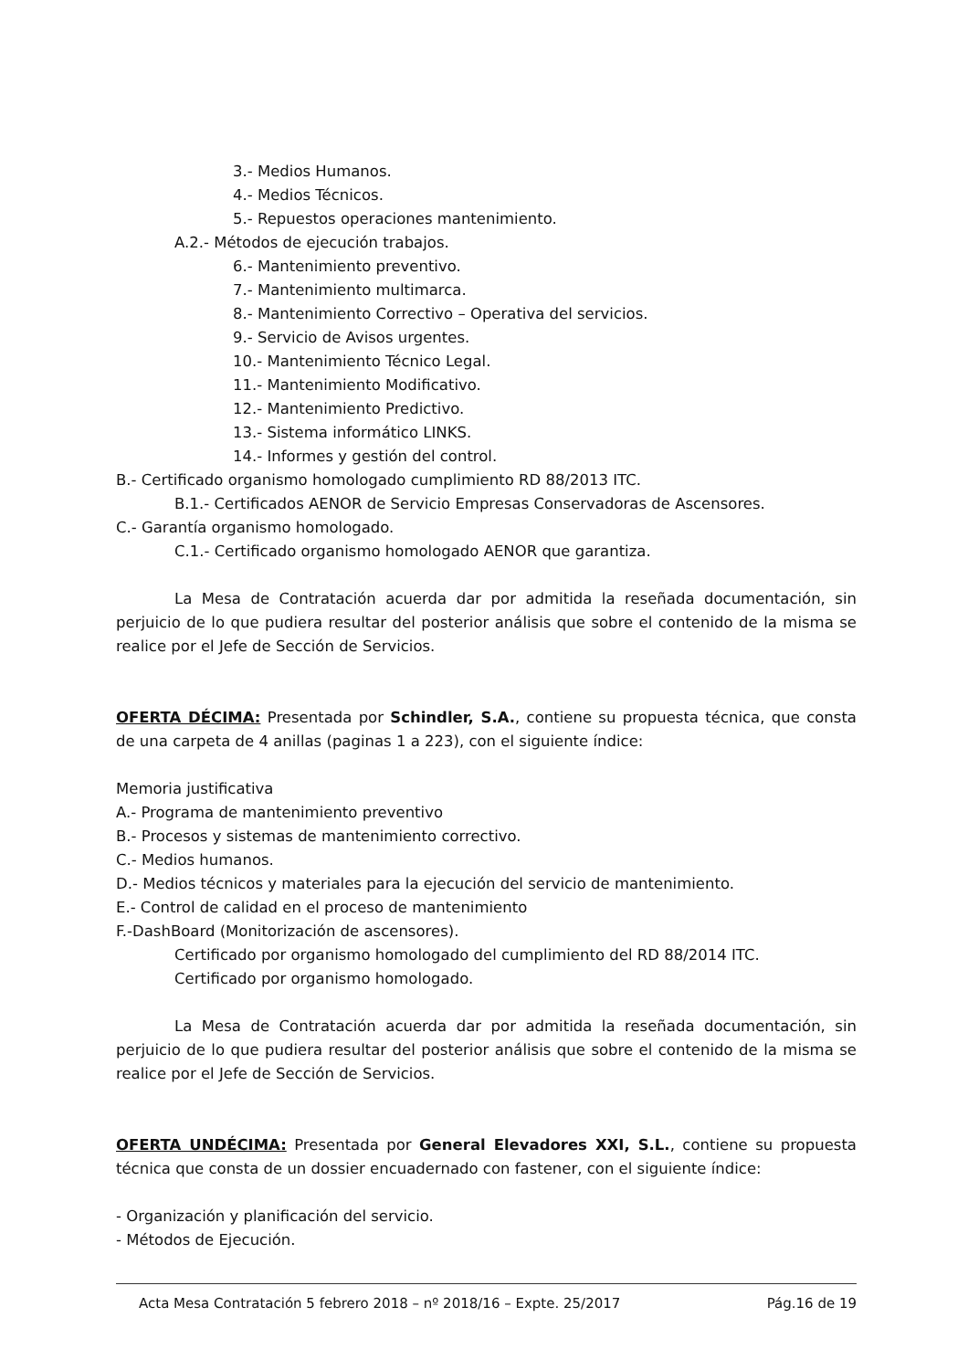3.- Medios Humanos.
4.- Medios Técnicos.
5.- Repuestos operaciones mantenimiento.
A.2.- Métodos de ejecución trabajos.
6.- Mantenimiento preventivo.
7.- Mantenimiento multimarca.
8.- Mantenimiento Correctivo – Operativa del servicios.
9.- Servicio de Avisos urgentes.
10.- Mantenimiento Técnico Legal.
11.- Mantenimiento Modificativo.
12.- Mantenimiento Predictivo.
13.- Sistema informático LINKS.
14.- Informes y gestión del control.
B.- Certificado organismo homologado cumplimiento RD 88/2013 ITC.
B.1.- Certificados AENOR de Servicio Empresas Conservadoras de Ascensores.
C.- Garantía organismo homologado.
C.1.- Certificado organismo homologado AENOR que garantiza.
La Mesa de Contratación acuerda dar por admitida la reseñada documentación, sin perjuicio de lo que pudiera resultar del posterior análisis que sobre el contenido de la misma se realice por el Jefe de Sección de Servicios.
OFERTA DÉCIMA: Presentada por Schindler, S.A., contiene su propuesta técnica, que consta de una carpeta de 4 anillas (paginas 1 a 223), con el siguiente índice:
Memoria justificativa
A.- Programa de mantenimiento preventivo
B.- Procesos y sistemas de mantenimiento correctivo.
C.- Medios humanos.
D.- Medios técnicos y materiales para la ejecución del servicio de mantenimiento.
E.- Control de calidad en el proceso de mantenimiento
F.-DashBoard (Monitorización de ascensores).
Certificado por organismo homologado del cumplimiento del RD 88/2014 ITC.
Certificado por organismo homologado.
La Mesa de Contratación acuerda dar por admitida la reseñada documentación, sin perjuicio de lo que pudiera resultar del posterior análisis que sobre el contenido de la misma se realice por el Jefe de Sección de Servicios.
OFERTA UNDÉCIMA: Presentada por General Elevadores XXI, S.L., contiene su propuesta técnica que consta de un dossier encuadernado con fastener, con el siguiente índice:
- Organización y planificación del servicio.
- Métodos de Ejecución.
Acta Mesa Contratación 5 febrero 2018 – nº 2018/16 – Expte. 25/2017 Pág.16 de 19